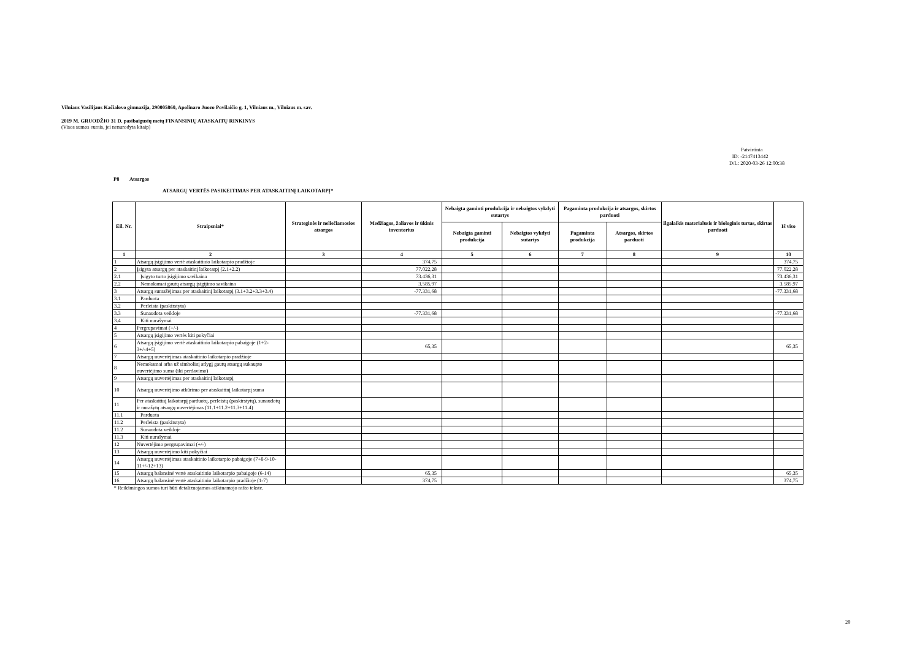Vilniaus Vasilijaus Kačialovo gimnazija, 290005860, Apolinaro Juozo Povilaičio g. 1, Vilniaus m., Vilniaus m. sav.
2019 M. GRUODŽIO 31 D. pasibaigusių metų FINANSINIŲ ATASKAITŲ RINKINYS
(Visos sumos eurais, jei nenurodyta kitaip)
Patvirtinta
ID: -2147413442
D/L: 2020-03-26 12:00:38
P8 Atsargos
ATSARGŲ VERTĖS PASIKEITIMAS PER ATASKAITINĮ LAIKOTARPĮ*
| Eil. Nr. | Straipsniai* | Strateginės ir neliečiamosios atsargos | Medžiagos, žaliavos ir ūkinis inventorius | Nebaigta gaminti produkcija ir nebaigtos vykdyti sutartys | | Pagaminta produkcija ir atsargos, skirtos parduoti | | Ilgalaikis materialusis ir biologinis turtas, skirtas parduoti | Iš viso |
| --- | --- | --- | --- | --- | --- | --- | --- | --- | --- |
| | | | | Nebaigta gaminti produkcija | Nebaigtos vykdyti sutartys | Pagaminta produkcija | Atsargos, skirtos parduoti | | |
| 1 | 2 | 3 | 4 | 5 | 6 | 7 | 8 | 9 | 10 |
| 1 | Atsargų įsigijimo vertė ataskaitinio laikotarpio pradžioje | | 374,75 | | | | | | 374,75 |
| 2 | Įsigyta atsargų per ataskaitinį laikotarpį (2.1+2.2) | | 77.022,28 | | | | | | 77.022,28 |
| 2.1 | Įsigyto turto įsigijimo savikaina | | 73.436,31 | | | | | | 73.436,31 |
| 2.2 | Nemokamai gautų atsargų įsigijimo savikaina | | 3.585,97 | | | | | | 3.585,97 |
| 3 | Atsargų sumažėjimas per ataskaitinį laikotarpį (3.1+3.2+3.3+3.4) | | -77.331,68 | | | | | | -77.331,68 |
| 3.1 | Parduota | | | | | | | | |
| 3.2 | Perleista (paskirstyta) | | | | | | | | |
| 3.3 | Sunaudota veikloje | | -77.331,68 | | | | | | -77.331,68 |
| 3.4 | Kiti nurašymai | | | | | | | | |
| 4 | Pergrupavimai (+/-) | | | | | | | | |
| 5 | Atsargų įsigijimo vertės kiti pokyčiai | | | | | | | | |
| 6 | Atsargų įsigijimo vertė ataskaitinio laikotarpio pabaigoje (1+2-3+/-4+5) | | 65,35 | | | | | | 65,35 |
| 7 | Atsargų nuvertėjimas ataskaitinio laikotarpio pradžioje | | | | | | | | |
| 8 | Nemokamai arba už simbolinį atlygį gautų atsargų sukaupto nuvertėjimo suma (iki perdavimo) | | | | | | | | |
| 9 | Atsargų nuvertėjimas per ataskaitinį laikotarpį | | | | | | | | |
| 10 | Atsargų nuvertėjimo atkūrimo per ataskaitinį laikotarpį suma | | | | | | | | |
| 11 | Per ataskaitinį laikotarpį parduotų, perleistų (paskirstytų), sunaudotų ir nurašytų atsargų nuvertėjimas (11.1+11.2+11.3+11.4) | | | | | | | | |
| 11.1 | Parduota | | | | | | | | |
| 11.2 | Perleista (paskirstyta) | | | | | | | | |
| 11.2 | Sunaudota veikloje | | | | | | | | |
| 11.3 | Kiti nurašymai | | | | | | | | |
| 12 | Nuvertėjimo pergrupavimai (+/-) | | | | | | | | |
| 13 | Atsargų nuvertėjimo kiti pokyčiai | | | | | | | | |
| 14 | Atsargų nuvertėjimas ataskaitinio laikotarpio pabaigoje (7+8-9-10-11+/-12+13) | | | | | | | | |
| 15 | Atsargų balansinė vertė ataskaitinio laikotarpio pabaigoje (6-14) | | 65,35 | | | | | | 65,35 |
| 16 | Atsargų balansinė vertė ataskaitinio laikotarpio pradžioje (1-7) | | 374,75 | | | | | | 374,75 |
| * Reikšmingos sumos turi būti detalizuojamos aiškinamojo rašto tekste. | | | | | | | | | |
20